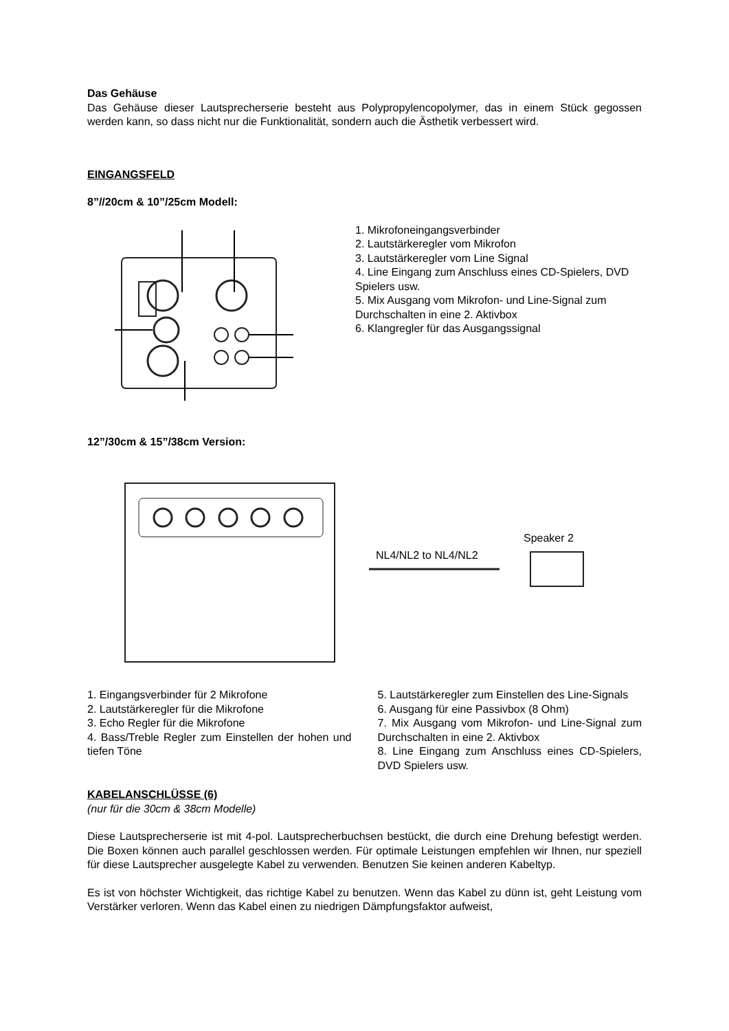Das Gehäuse
Das Gehäuse dieser Lautsprecherserie besteht aus Polypropylencopolymer, das in einem Stück gegossen werden kann, so dass nicht nur die Funktionalität, sondern auch die Ästhetik verbessert wird.
EINGANGSFELD
8”//20cm & 10”/25cm Modell:
1. Mikrofoneingangsverbinder
2. Lautstärkeregler vom Mikrofon
3. Lautstärkeregler vom Line Signal
4. Line Eingang zum Anschluss eines CD-Spielers, DVD Spielers usw.
5. Mix Ausgang vom Mikrofon- und Line-Signal zum Durchschalten in eine 2. Aktivbox
6. Klangregler für das Ausgangssignal
12”/30cm & 15”/38cm Version:
NL4/NL2 to NL4/NL2
Speaker 2
1. Eingangsverbinder für 2 Mikrofone
2. Lautstärkeregler für die Mikrofone
3. Echo Regler für die Mikrofone
4. Bass/Treble Regler zum Einstellen der hohen und tiefen Töne
5. Lautstärkeregler zum Einstellen des Line-Signals
6. Ausgang für eine Passivbox (8 Ohm)
7. Mix Ausgang vom Mikrofon- und Line-Signal zum Durchschalten in eine 2. Aktivbox
8. Line Eingang zum Anschluss eines CD-Spielers, DVD Spielers usw.
KABELANSCHLÜSSE (6)
(nur für die 30cm & 38cm Modelle)
Diese Lautsprecherserie ist mit 4-pol. Lautsprecherbuchsen bestückt, die durch eine Drehung befestigt werden. Die Boxen können auch parallel geschlossen werden. Für optimale Leistungen empfehlen wir Ihnen, nur speziell für diese Lautsprecher ausgelegte Kabel zu verwenden. Benutzen Sie keinen anderen Kabeltyp.
Es ist von höchster Wichtigkeit, das richtige Kabel zu benutzen. Wenn das Kabel zu dünn ist, geht Leistung vom Verstärker verloren. Wenn das Kabel einen zu niedrigen Dämpfungsfaktor aufweist,